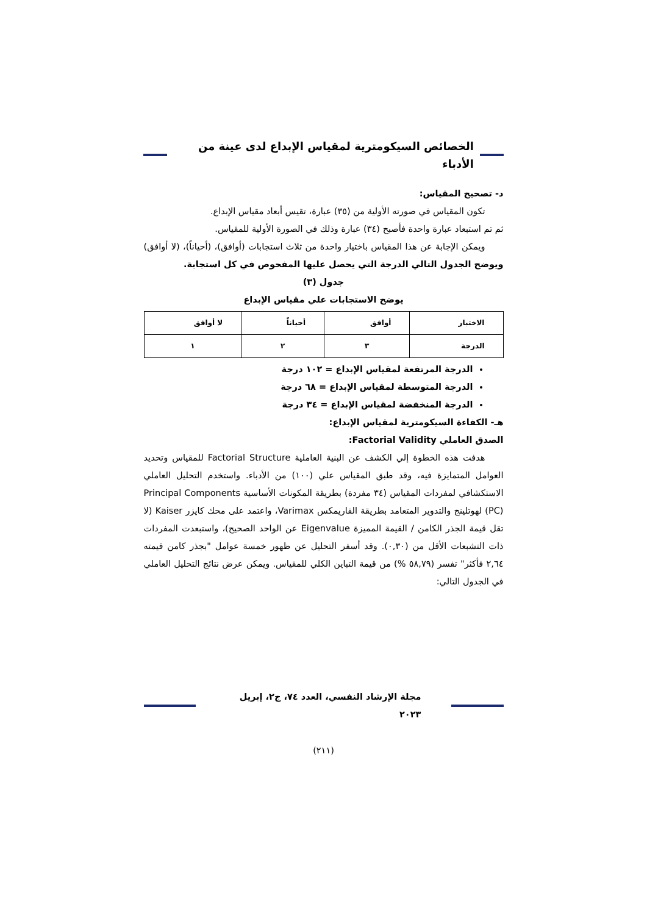الخصائص السيكومترية لمقياس الإبداع لدى عينة من الأدباء
د- تصحيح المقياس:
تكون المقياس في صورته الأولية من (٣٥) عبارة، تقيس أبعاد مقياس الإبداع.
ثم تم استبعاد عبارة واحدة فأصبح (٣٤) عبارة وذلك في الصورة الأولية للمقياس.
ويمكن الإجابة عن هذا المقياس باختيار واحدة من ثلاث استجابات (أوافق)، (أحياناً)، (لا أوافق) ويوضح الجدول التالي الدرجة التي يحصل عليها المفحوص في كل استجابة.
جدول (٣)
يوضح الاستجابات علي مقياس الإبداع
| الاختبار | أوافق | أحياناً | لا أوافق |
| الدرجة | ٣ | ٢ | ١ |
الدرجة المرتفعة لمقياس الإبداع = ١٠٢ درجة
الدرجة المتوسطة لمقياس الإبداع = ٦٨ درجة
الدرجة المنخفضة لمقياس الإبداع = ٣٤ درجة
هـ- الكفاءة السيكومترية لمقياس الإبداع:
الصدق العاملي Factorial Validity:
هدفت هذه الخطوة إلي الكشف عن البنية العاملية Factorial Structure للمقياس وتحديد العوامل المتمايزة فيه، وقد طبق المقياس علي (١٠٠) من الأدباء. واستخدم التحليل العاملي الاستكشافي لمفردات المقياس (٣٤ مفردة) بطريقة المكونات الأساسية Principal Components (PC) لهوتلينج والتدوير المتعامد بطريقة الفاريمكس Varimax، واعتمد على محك كايزر Kaiser (لا تقل قيمة الجذر الكامن / القيمة المميزة Eigenvalue عن الواحد الصحيح)، واستبعدت المفردات ذات التشبعات الأقل من (٠,٣٠). وقد أسفر التحليل عن ظهور خمسة عوامل "بجذر كامن قيمته ٢,٦٤ فأكثر" تفسر (٥٨,٧٩ %) من قيمة التباين الكلي للمقياس. ويمكن عرض نتائج التحليل العاملي في الجدول التالي:
مجلة الإرشاد النفسي، العدد ٧٤، ج٢، إبريل ٢٠٢٣
(٢١١)